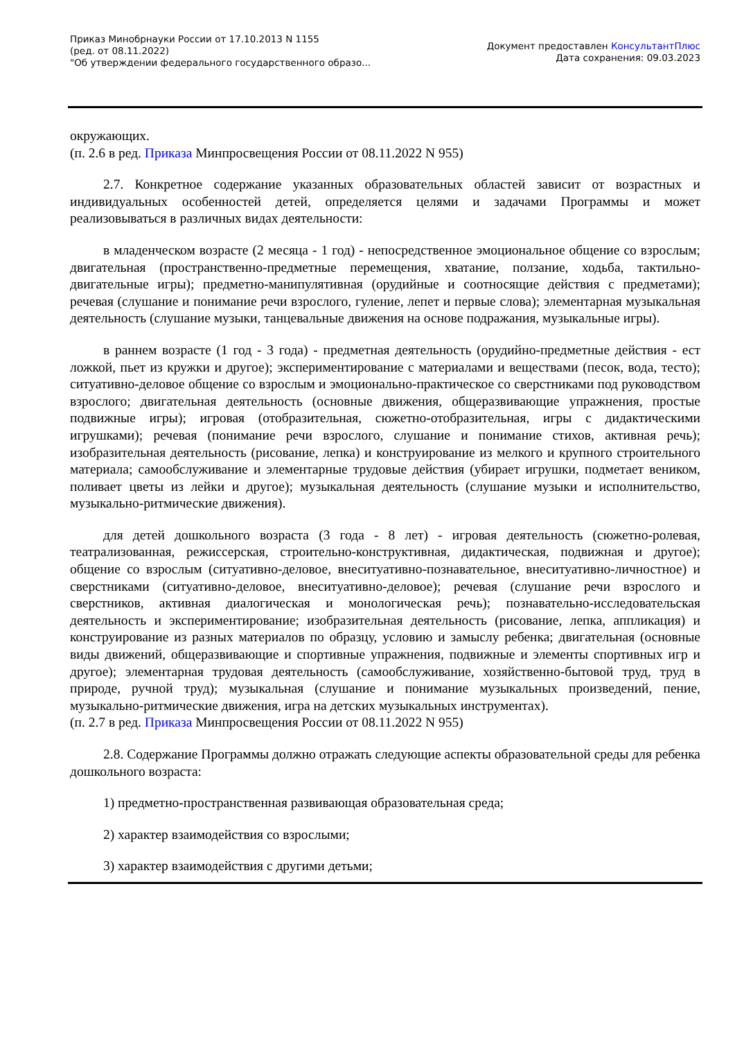Приказ Минобрнауки России от 17.10.2013 N 1155
(ред. от 08.11.2022)
"Об утверждении федерального государственного образо...
Документ предоставлен КонсультантПлюс
Дата сохранения: 09.03.2023
окружающих.
(п. 2.6 в ред. Приказа Минпросвещения России от 08.11.2022 N 955)
2.7. Конкретное содержание указанных образовательных областей зависит от возрастных и индивидуальных особенностей детей, определяется целями и задачами Программы и может реализовываться в различных видах деятельности:
в младенческом возрасте (2 месяца - 1 год) - непосредственное эмоциональное общение со взрослым; двигательная (пространственно-предметные перемещения, хватание, ползание, ходьба, тактильно-двигательные игры); предметно-манипулятивная (орудийные и соотносящие действия с предметами); речевая (слушание и понимание речи взрослого, гуление, лепет и первые слова); элементарная музыкальная деятельность (слушание музыки, танцевальные движения на основе подражания, музыкальные игры).
в раннем возрасте (1 год - 3 года) - предметная деятельность (орудийно-предметные действия - ест ложкой, пьет из кружки и другое); экспериментирование с материалами и веществами (песок, вода, тесто); ситуативно-деловое общение со взрослым и эмоционально-практическое со сверстниками под руководством взрослого; двигательная деятельность (основные движения, общеразвивающие упражнения, простые подвижные игры); игровая (отобразительная, сюжетно-отобразительная, игры с дидактическими игрушками); речевая (понимание речи взрослого, слушание и понимание стихов, активная речь); изобразительная деятельность (рисование, лепка) и конструирование из мелкого и крупного строительного материала; самообслуживание и элементарные трудовые действия (убирает игрушки, подметает веником, поливает цветы из лейки и другое); музыкальная деятельность (слушание музыки и исполнительство, музыкально-ритмические движения).
для детей дошкольного возраста (3 года - 8 лет) - игровая деятельность (сюжетно-ролевая, театрализованная, режиссерская, строительно-конструктивная, дидактическая, подвижная и другое); общение со взрослым (ситуативно-деловое, внеситуативно-познавательное, внеситуативно-личностное) и сверстниками (ситуативно-деловое, внеситуативно-деловое); речевая (слушание речи взрослого и сверстников, активная диалогическая и монологическая речь); познавательно-исследовательская деятельность и экспериментирование; изобразительная деятельность (рисование, лепка, аппликация) и конструирование из разных материалов по образцу, условию и замыслу ребенка; двигательная (основные виды движений, общеразвивающие и спортивные упражнения, подвижные и элементы спортивных игр и другое); элементарная трудовая деятельность (самообслуживание, хозяйственно-бытовой труд, труд в природе, ручной труд); музыкальная (слушание и понимание музыкальных произведений, пение, музыкально-ритмические движения, игра на детских музыкальных инструментах).
(п. 2.7 в ред. Приказа Минпросвещения России от 08.11.2022 N 955)
2.8. Содержание Программы должно отражать следующие аспекты образовательной среды для ребенка дошкольного возраста:
1) предметно-пространственная развивающая образовательная среда;
2) характер взаимодействия со взрослыми;
3) характер взаимодействия с другими детьми;